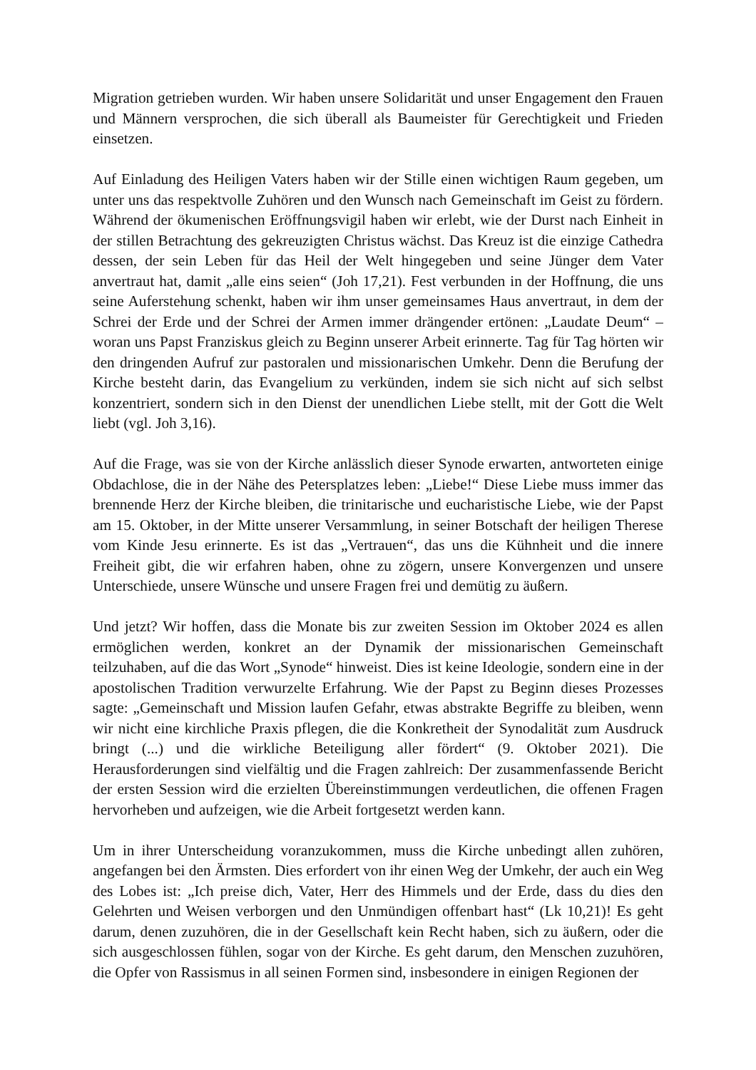Migration getrieben wurden. Wir haben unsere Solidarität und unser Engagement den Frauen und Männern versprochen, die sich überall als Baumeister für Gerechtigkeit und Frieden einsetzen.
Auf Einladung des Heiligen Vaters haben wir der Stille einen wichtigen Raum gegeben, um unter uns das respektvolle Zuhören und den Wunsch nach Gemeinschaft im Geist zu fördern. Während der ökumenischen Eröffnungsvigil haben wir erlebt, wie der Durst nach Einheit in der stillen Betrachtung des gekreuzigten Christus wächst. Das Kreuz ist die einzige Cathedra dessen, der sein Leben für das Heil der Welt hingegeben und seine Jünger dem Vater anvertraut hat, damit „alle eins seien“ (Joh 17,21). Fest verbunden in der Hoffnung, die uns seine Auferstehung schenkt, haben wir ihm unser gemeinsames Haus anvertraut, in dem der Schrei der Erde und der Schrei der Armen immer drängender ertönen: „Laudate Deum“ – woran uns Papst Franziskus gleich zu Beginn unserer Arbeit erinnerte. Tag für Tag hörten wir den dringenden Aufruf zur pastoralen und missionarischen Umkehr. Denn die Berufung der Kirche besteht darin, das Evangelium zu verkünden, indem sie sich nicht auf sich selbst konzentriert, sondern sich in den Dienst der unendlichen Liebe stellt, mit der Gott die Welt liebt (vgl. Joh 3,16).
Auf die Frage, was sie von der Kirche anlässlich dieser Synode erwarten, antworteten einige Obdachlose, die in der Nähe des Petersplatzes leben: „Liebe!“ Diese Liebe muss immer das brennende Herz der Kirche bleiben, die trinitarische und eucharistische Liebe, wie der Papst am 15. Oktober, in der Mitte unserer Versammlung, in seiner Botschaft der heiligen Therese vom Kinde Jesu erinnerte. Es ist das „Vertrauen“, das uns die Kühnheit und die innere Freiheit gibt, die wir erfahren haben, ohne zu zögern, unsere Konvergenzen und unsere Unterschiede, unsere Wünsche und unsere Fragen frei und demütig zu äußern.
Und jetzt? Wir hoffen, dass die Monate bis zur zweiten Session im Oktober 2024 es allen ermöglichen werden, konkret an der Dynamik der missionarischen Gemeinschaft teilzuhaben, auf die das Wort „Synode“ hinweist. Dies ist keine Ideologie, sondern eine in der apostolischen Tradition verwurzelte Erfahrung. Wie der Papst zu Beginn dieses Prozesses sagte: „Gemeinschaft und Mission laufen Gefahr, etwas abstrakte Begriffe zu bleiben, wenn wir nicht eine kirchliche Praxis pflegen, die die Konkretheit der Synodalität zum Ausdruck bringt (...) und die wirkliche Beteiligung aller fördert“ (9. Oktober 2021). Die Herausforderungen sind vielfältig und die Fragen zahlreich: Der zusammenfassende Bericht der ersten Session wird die erzielten Übereinstimmungen verdeutlichen, die offenen Fragen hervorheben und aufzeigen, wie die Arbeit fortgesetzt werden kann.
Um in ihrer Unterscheidung voranzukommen, muss die Kirche unbedingt allen zuhören, angefangen bei den Ärmsten. Dies erfordert von ihr einen Weg der Umkehr, der auch ein Weg des Lobes ist: „Ich preise dich, Vater, Herr des Himmels und der Erde, dass du dies den Gelehrten und Weisen verborgen und den Unmündigen offenbart hast“ (Lk 10,21)! Es geht darum, denen zuzuhören, die in der Gesellschaft kein Recht haben, sich zu äußern, oder die sich ausgeschlossen fühlen, sogar von der Kirche. Es geht darum, den Menschen zuzuhören, die Opfer von Rassismus in all seinen Formen sind, insbesondere in einigen Regionen der